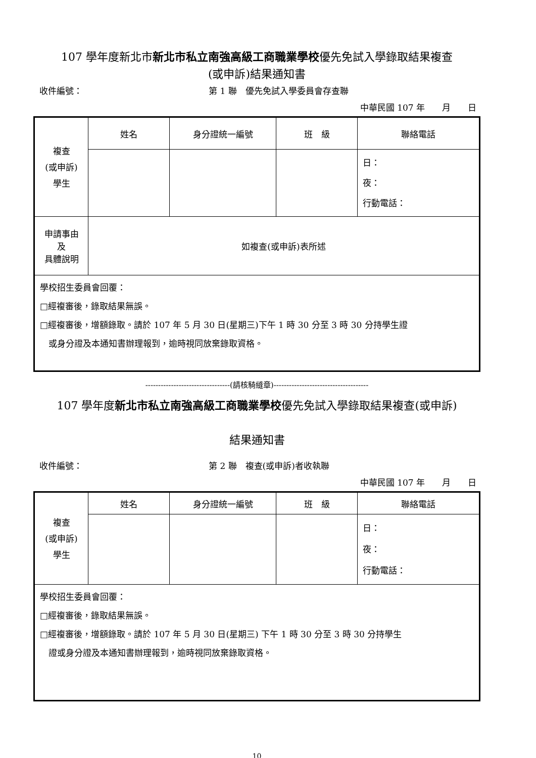107 學年度新北市新北市私立南強高級工商職業學校優先免試入學錄取結果複查
(或申訴)結果通知書
收件編號： 第 1 聯　優先免試入學委員會存查聯
中華民國 107 年　　月　　日
| 複查 (或申訴) 學生 | 姓名 | 身分證統一編號 | 班 級 | 聯絡電話 |
| | | | | 日： 夜： 行動電話： |
| 申請事由 及 具體說明 | 如複查(或申訴)表所述 | | | |
| 學校招生委員會回覆： □經複審後，錄取結果無誤。 □經複審後，增額錄取。請於 107 年 5 月 30 日(星期三)下午 1 時 30 分至 3 時 30 分持學生證 或身分證及本通知書辦理報到，逾時視同放棄錄取資格。 | | | | |
---------------------------------(請核騎縫章)-------------------------------------
107 學年度新北市私立南強高級工商職業學校優先免試入學錄取結果複查(或申訴)
結果通知書
收件編號： 第 2 聯　複查(或申訴)者收執聯
中華民國 107 年　　月　　日
| 複查 (或申訴) 學生 | 姓名 | 身分證統一編號 | 班 級 | 聯絡電話 |
| | | | | 日： 夜： 行動電話： |
| 學校招生委員會回覆： □經複審後，錄取結果無誤。 □經複審後，增額錄取。請於 107 年 5 月 30 日(星期三) 下午 1 時 30 分至 3 時 30 分持學生 證或身分證及本通知書辦理報到，逾時視同放棄錄取資格。 | | | | |
10